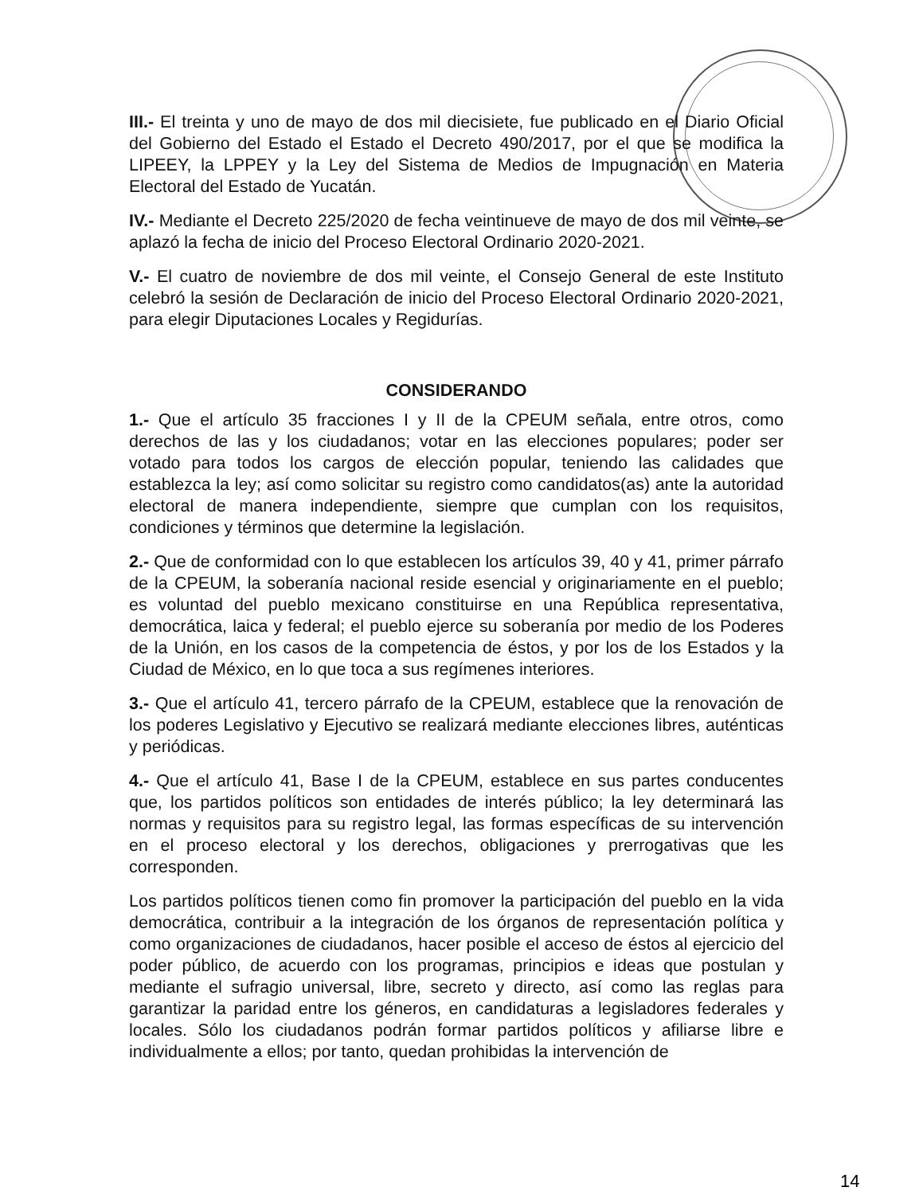III.- El treinta y uno de mayo de dos mil diecisiete, fue publicado en el Diario Oficial del Gobierno del Estado el Estado el Decreto 490/2017, por el que se modifica la LIPEEY, la LPPEY y la Ley del Sistema de Medios de Impugnación en Materia Electoral del Estado de Yucatán.
IV.- Mediante el Decreto 225/2020 de fecha veintinueve de mayo de dos mil veinte, se aplazó la fecha de inicio del Proceso Electoral Ordinario 2020-2021.
V.- El cuatro de noviembre de dos mil veinte, el Consejo General de este Instituto celebró la sesión de Declaración de inicio del Proceso Electoral Ordinario 2020-2021, para elegir Diputaciones Locales y Regidurías.
CONSIDERANDO
1.- Que el artículo 35 fracciones I y II de la CPEUM señala, entre otros, como derechos de las y los ciudadanos; votar en las elecciones populares; poder ser votado para todos los cargos de elección popular, teniendo las calidades que establezca la ley; así como solicitar su registro como candidatos(as) ante la autoridad electoral de manera independiente, siempre que cumplan con los requisitos, condiciones y términos que determine la legislación.
2.- Que de conformidad con lo que establecen los artículos 39, 40 y 41, primer párrafo de la CPEUM, la soberanía nacional reside esencial y originariamente en el pueblo; es voluntad del pueblo mexicano constituirse en una República representativa, democrática, laica y federal; el pueblo ejerce su soberanía por medio de los Poderes de la Unión, en los casos de la competencia de éstos, y por los de los Estados y la Ciudad de México, en lo que toca a sus regímenes interiores.
3.- Que el artículo 41, tercero párrafo de la CPEUM, establece que la renovación de los poderes Legislativo y Ejecutivo se realizará mediante elecciones libres, auténticas y periódicas.
4.- Que el artículo 41, Base I de la CPEUM, establece en sus partes conducentes que, los partidos políticos son entidades de interés público; la ley determinará las normas y requisitos para su registro legal, las formas específicas de su intervención en el proceso electoral y los derechos, obligaciones y prerrogativas que les corresponden.
Los partidos políticos tienen como fin promover la participación del pueblo en la vida democrática, contribuir a la integración de los órganos de representación política y como organizaciones de ciudadanos, hacer posible el acceso de éstos al ejercicio del poder público, de acuerdo con los programas, principios e ideas que postulan y mediante el sufragio universal, libre, secreto y directo, así como las reglas para garantizar la paridad entre los géneros, en candidaturas a legisladores federales y locales. Sólo los ciudadanos podrán formar partidos políticos y afiliarse libre e individualmente a ellos; por tanto, quedan prohibidas la intervención de
14